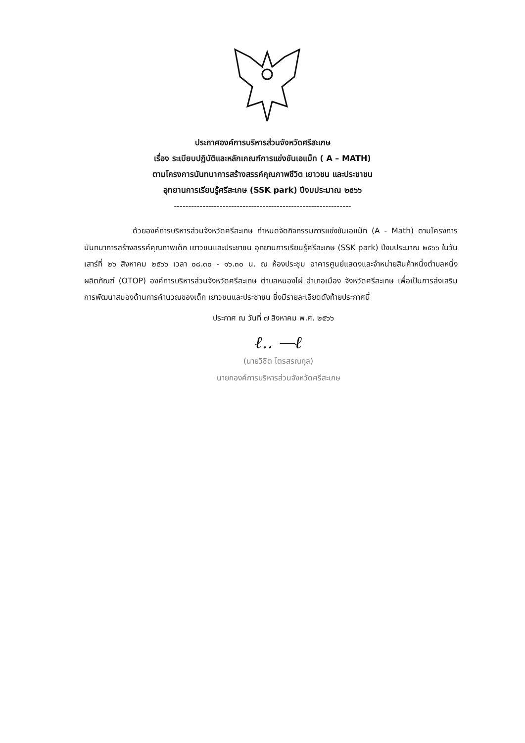ประกาศองค์การบริหารส่วนจังหวัดศรีสะเกษ
เรื่อง ระเบียบปฏิบัติและหลักเกณฑ์การแข่งขันเอแม็ท ( A – MATH)
ตามโครงการนันทนาการสร้างสรรค์คุณภาพชีวิต เยาวชน และประชาชน
อุทยานการเรียนรู้ศรีสะเกษ (SSK park) ปีงบประมาณ ๒๕๖๖
--------------------------------------------------------------
ด้วยองค์การบริหารส่วนจังหวัดศรีสะเกษ กำหนดจัดกิจกรรมการแข่งขันเอแม็ท (A - Math) ตามโครงการนันทนาการสร้างสรรค์คุณภาพเด็ก เยาวชนและประชาชน อุทยานการเรียนรู้ศรีสะเกษ (SSK park) ปีงบประมาณ ๒๕๖๖ ในวันเสาร์ที่ ๒๖ สิงหาคม ๒๕๖๖ เวลา ๐๘.๓๐ - ๑๖.๓๐ น. ณ ห้องประชุม อาคารศูนย์แสดงและจำหน่ายสินค้าหนึ่งตำบลหนึ่งผลิตภัณฑ์ (OTOP) องค์การบริหารส่วนจังหวัดศรีสะเกษ ตำบลหนองไผ่ อำเภอเมือง จังหวัดศรีสะเกษ เพื่อเป็นการส่งเสริมการพัฒนาสมองด้านการคำนวณของเด็ก เยาวชนและประชาชน ซึ่งมีรายละเอียดดังท้ายประกาศนี้
ประกาศ ณ วันที่ ๗ สิงหาคม พ.ศ. ๒๕๖๖
ℓ.. —ℓ
(นายวิชิต ไตรสรณกุล)
นายกองค์การบริหารส่วนจังหวัดศรีสะเกษ